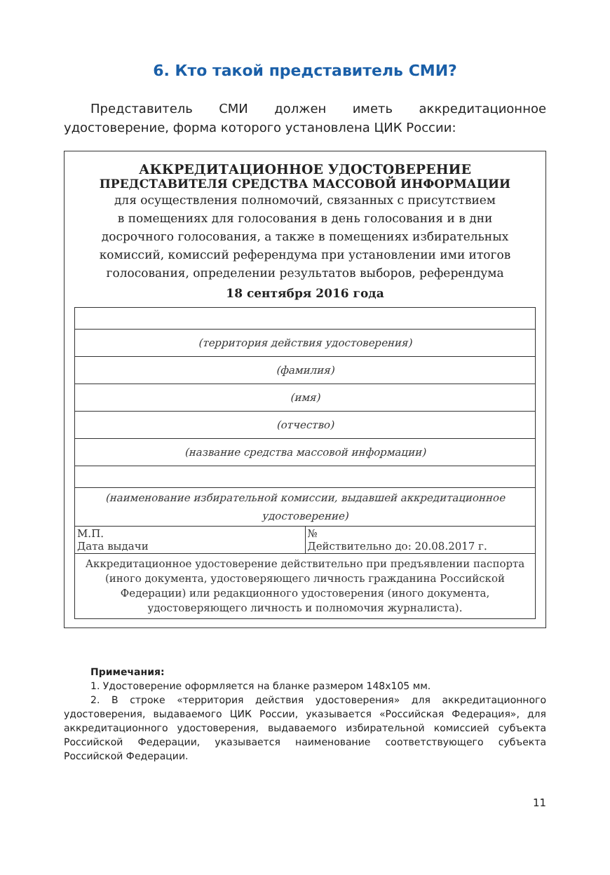6. Кто такой представитель СМИ?
Представитель СМИ должен иметь аккредитационное удостоверение, форма которого установлена ЦИК России:
АККРЕДИТАЦИОННОЕ УДОСТОВЕРЕНИЕ
ПРЕДСТАВИТЕЛЯ СРЕДСТВА МАССОВОЙ ИНФОРМАЦИИ
для осуществления полномочий, связанных с присутствием
в помещениях для голосования в день голосования и в дни
досрочного голосования, а также в помещениях избирательных
комиссий, комиссий референдума при установлении ими итогов
голосования, определении результатов выборов, референдума
18 сентября 2016 года
| (территория действия удостоверения) | |
| (фамилия) | |
| (имя) | |
| (отчество) | |
| (название средства массовой информации) | |
| (наименование избирательной комиссии, выдавшей аккредитационное удостоверение) | |
| М.П. Дата выдачи | № Действительно до: 20.08.2017 г. |
| Аккредитационное удостоверение действительно при предъявлении паспорта (иного документа, удостоверяющего личность гражданина Российской Федерации) или редакционного удостоверения (иного документа, удостоверяющего личность и полномочия журналиста). | |
Примечания:
1. Удостоверение оформляется на бланке размером 148х105 мм.
2. В строке «территория действия удостоверения» для аккредитационного удостоверения, выдаваемого ЦИК России, указывается «Российская Федерация», для аккредитационного удостоверения, выдаваемого избирательной комиссией субъекта Российской Федерации, указывается наименование соответствующего субъекта Российской Федерации.
11